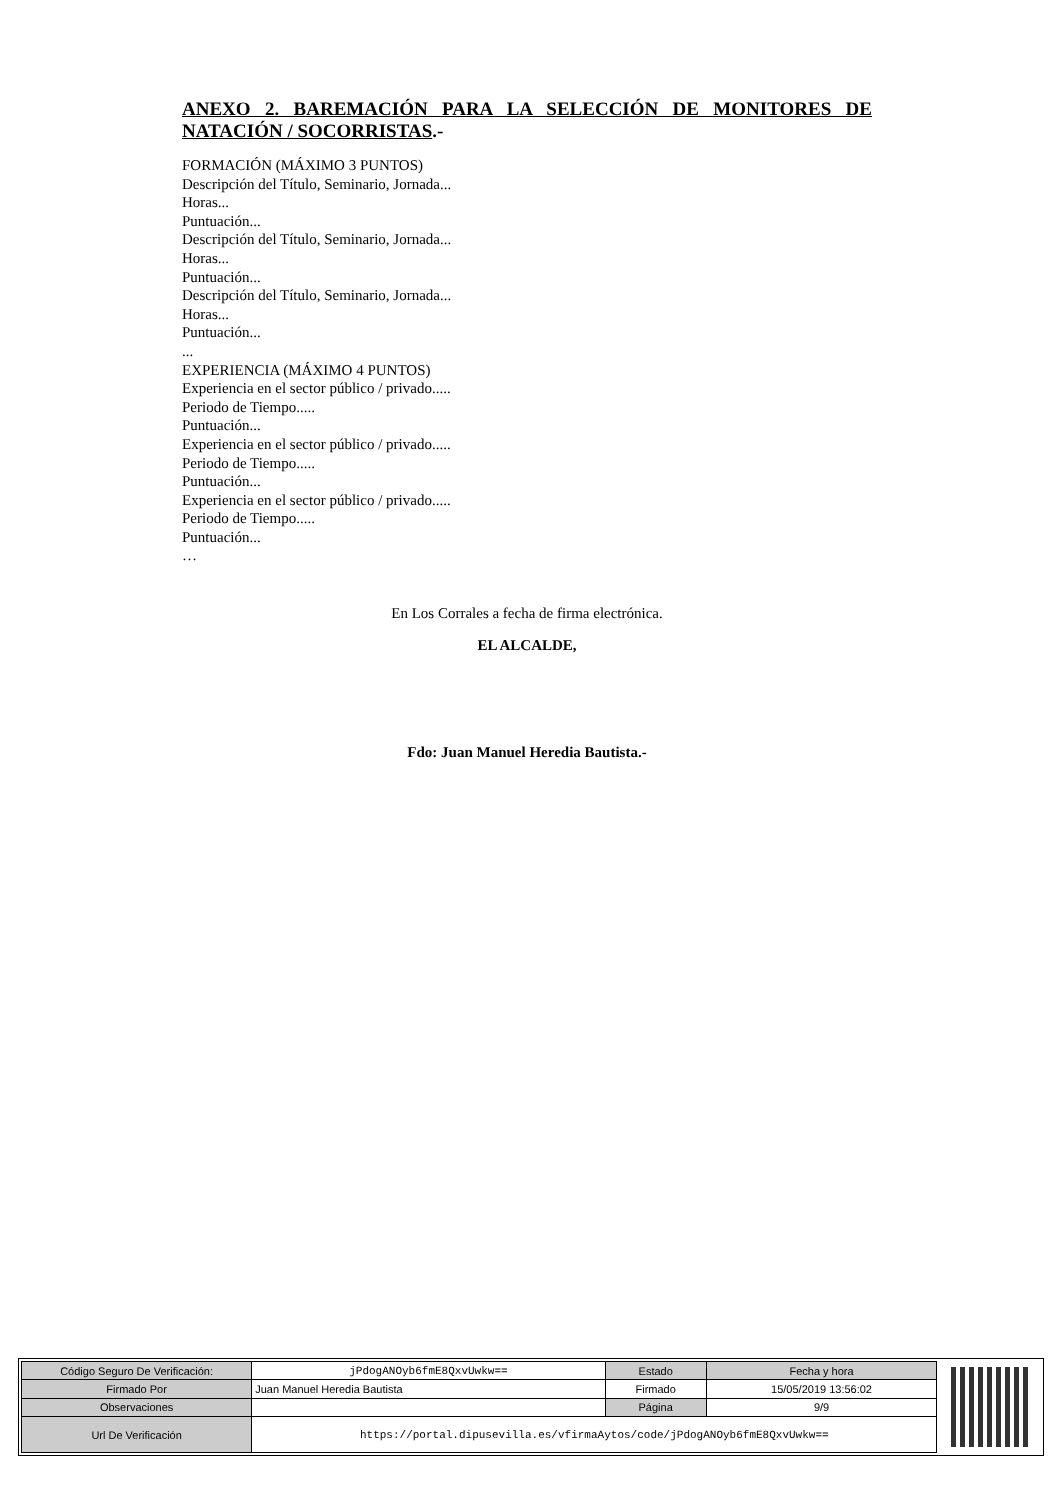ANEXO 2. BAREMACIÓN PARA LA SELECCIÓN DE MONITORES DE NATACIÓN / SOCORRISTAS.-
FORMACIÓN (MÁXIMO 3 PUNTOS)
Descripción del Título, Seminario, Jornada...
Horas...
Puntuación...
Descripción del Título, Seminario, Jornada...
Horas...
Puntuación...
Descripción del Título, Seminario, Jornada...
Horas...
Puntuación...
...
EXPERIENCIA (MÁXIMO 4 PUNTOS)
Experiencia en el sector público / privado.....
Periodo de Tiempo.....
Puntuación...
Experiencia en el sector público / privado.....
Periodo de Tiempo.....
Puntuación...
Experiencia en el sector público / privado.....
Periodo de Tiempo.....
Puntuación...
…
En Los Corrales a fecha de firma electrónica.
EL ALCALDE,
Fdo: Juan Manuel Heredia Bautista.-
| Código Seguro De Verificación: | jPdogANOyb6fmE8QxvUwkw== | Estado | Fecha y hora |
| Firmado Por | Juan Manuel Heredia Bautista | Firmado | 15/05/2019 13:56:02 |
| Observaciones | | Página | 9/9 |
| Url De Verificación | https://portal.dipusevilla.es/vfirmaAytos/code/jPdogANOyb6fmE8QxvUwkw== | | |